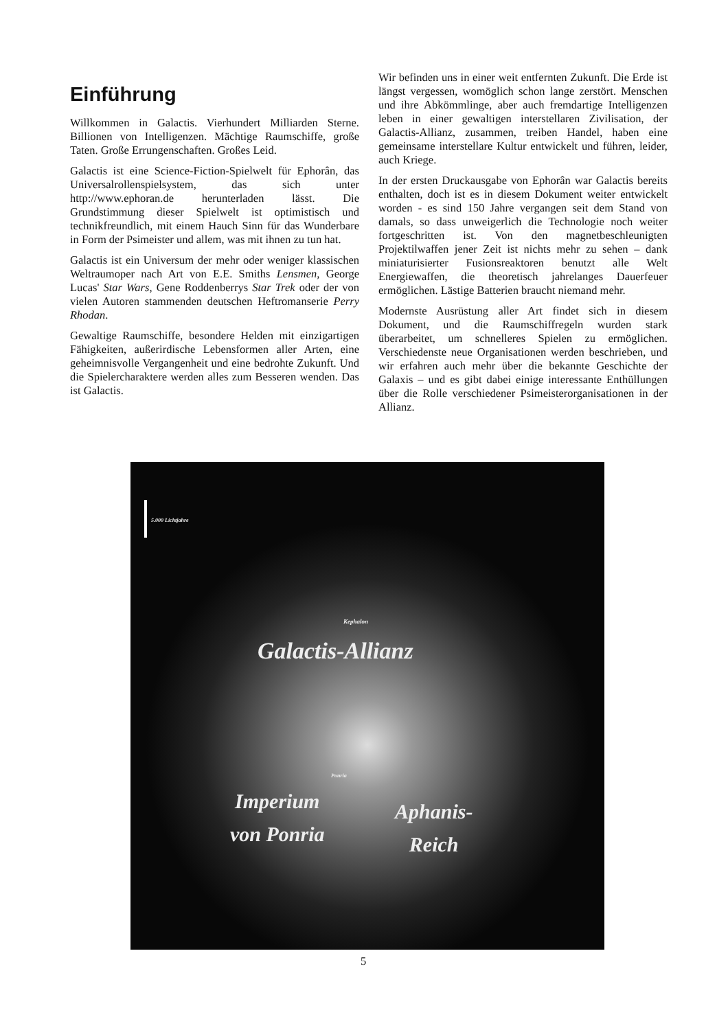Einführung
Willkommen in Galactis. Vierhundert Milliarden Sterne. Billionen von Intelligenzen. Mächtige Raumschiffe, große Taten. Große Errungenschaften. Großes Leid.
Galactis ist eine Science-Fiction-Spielwelt für Ephorân, das Universalrollenspielsystem, das sich unter http://www.ephoran.de herunterladen lässt. Die Grundstimmung dieser Spielwelt ist optimistisch und technikfreundlich, mit einem Hauch Sinn für das Wunderbare in Form der Psimeister und allem, was mit ihnen zu tun hat.
Galactis ist ein Universum der mehr oder weniger klassischen Weltraumoper nach Art von E.E. Smiths Lensmen, George Lucas' Star Wars, Gene Roddenberrys Star Trek oder der von vielen Autoren stammenden deutschen Heftromanserie Perry Rhodan.
Gewaltige Raumschiffe, besondere Helden mit einzigartigen Fähigkeiten, außerirdische Lebensformen aller Arten, eine geheimnisvolle Vergangenheit und eine bedrohte Zukunft. Und die Spielercharaktere werden alles zum Besseren wenden. Das ist Galactis.
Wir befinden uns in einer weit entfernten Zukunft. Die Erde ist längst vergessen, womöglich schon lange zerstört. Menschen und ihre Abkömmlinge, aber auch fremdartige Intelligenzen leben in einer gewaltigen interstellaren Zivilisation, der Galactis-Allianz, zusammen, treiben Handel, haben eine gemeinsame interstellare Kultur entwickelt und führen, leider, auch Kriege.
In der ersten Druckausgabe von Ephorân war Galactis bereits enthalten, doch ist es in diesem Dokument weiter entwickelt worden - es sind 150 Jahre vergangen seit dem Stand von damals, so dass unweigerlich die Technologie noch weiter fortgeschritten ist. Von den magnetbeschleunigten Projektilwaffen jener Zeit ist nichts mehr zu sehen – dank miniaturisierter Fusionsreaktoren benutzt alle Welt Energiewaffen, die theoretisch jahrelanges Dauerfeuer ermöglichen. Lästige Batterien braucht niemand mehr.
Modernste Ausrüstung aller Art findet sich in diesem Dokument, und die Raumschiffregeln wurden stark überarbeitet, um schnelleres Spielen zu ermöglichen. Verschiedenste neue Organisationen werden beschrieben, und wir erfahren auch mehr über die bekannte Geschichte der Galaxis – und es gibt dabei einige interessante Enthüllungen über die Rolle verschiedener Psimeisterorganisationen in der Allianz.
5.000 Lichtjahre
Kephalon
Galactis-Allianz
Ponria
Imperium
von Ponria
Aphanis-
Reich
5